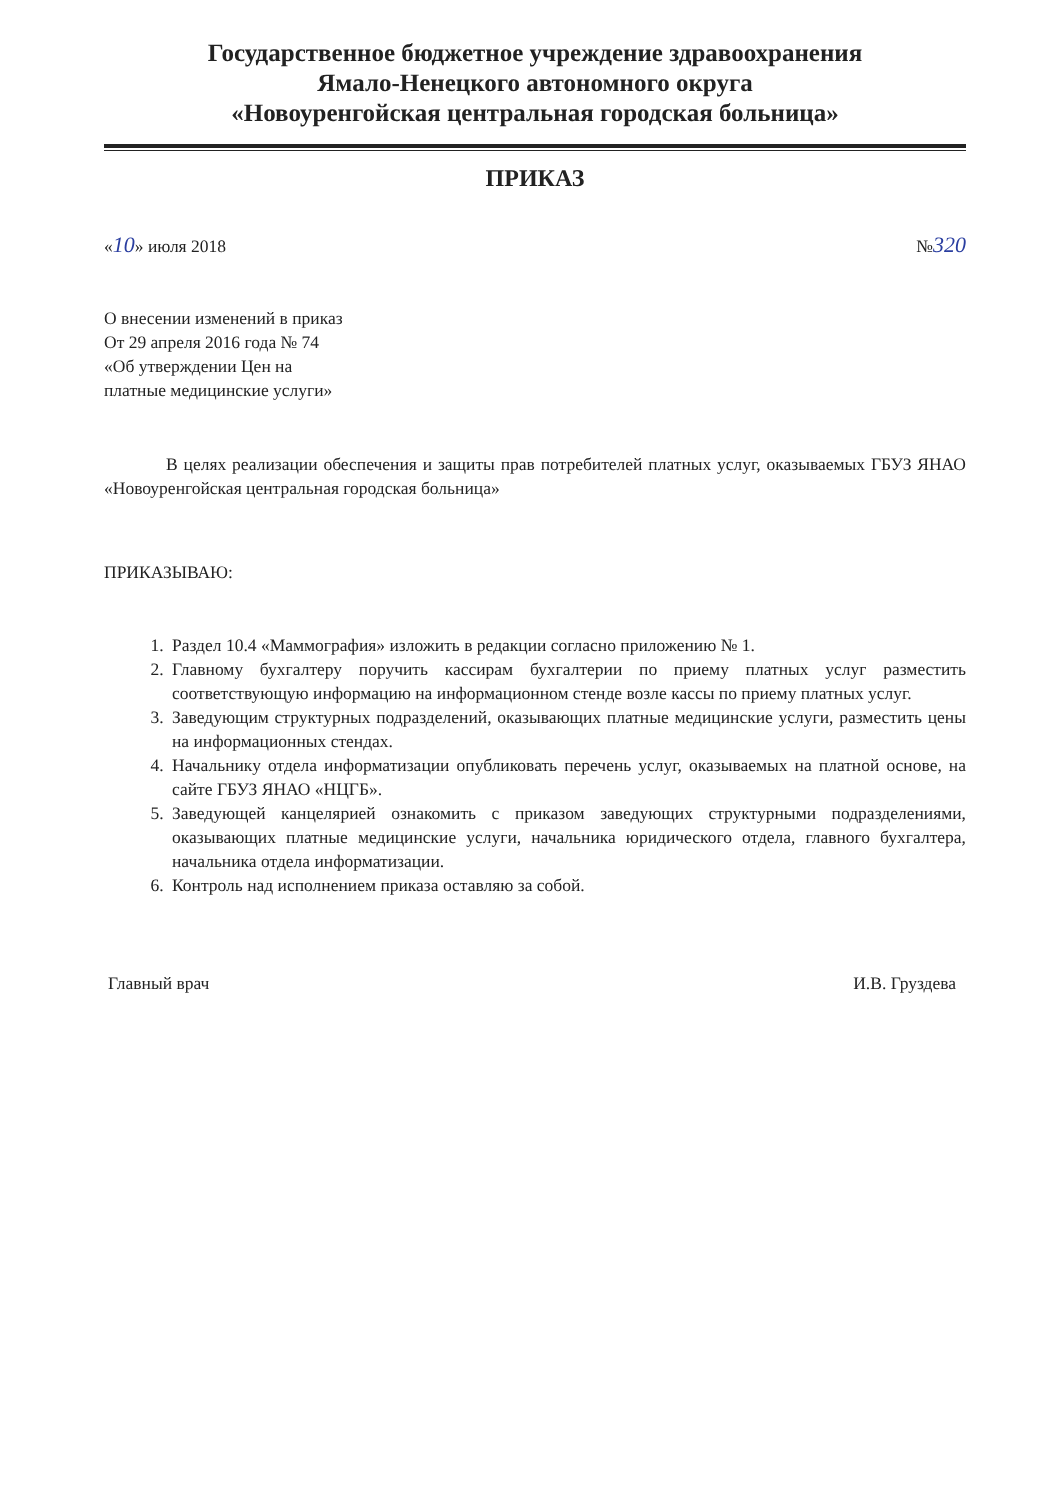Государственное бюджетное учреждение здравоохранения
Ямало-Ненецкого автономного округа
«Новоуренгойская центральная городская больница»
ПРИКАЗ
«10» июля 2018 №320
О внесении изменений в приказ
От 29 апреля 2016 года № 74
«Об утверждении Цен на
платные медицинские услуги»
В целях реализации обеспечения и защиты прав потребителей платных услуг, оказываемых ГБУЗ ЯНАО «Новоуренгойская центральная городская больница»
ПРИКАЗЫВАЮ:
1. Раздел 10.4 «Маммография» изложить в редакции согласно приложению № 1.
2. Главному бухгалтеру поручить кассирам бухгалтерии по приему платных услуг разместить соответствующую информацию на информационном стенде возле кассы по приему платных услуг.
3. Заведующим структурных подразделений, оказывающих платные медицинские услуги, разместить цены на информационных стендах.
4. Начальнику отдела информатизации опубликовать перечень услуг, оказываемых на платной основе, на сайте ГБУЗ ЯНАО «НЦГБ».
5. Заведующей канцелярией ознакомить с приказом заведующих структурными подразделениями, оказывающих платные медицинские услуги, начальника юридического отдела, главного бухгалтера, начальника отдела информатизации.
6. Контроль над исполнением приказа оставляю за собой.
Главный врач И.В. Груздева